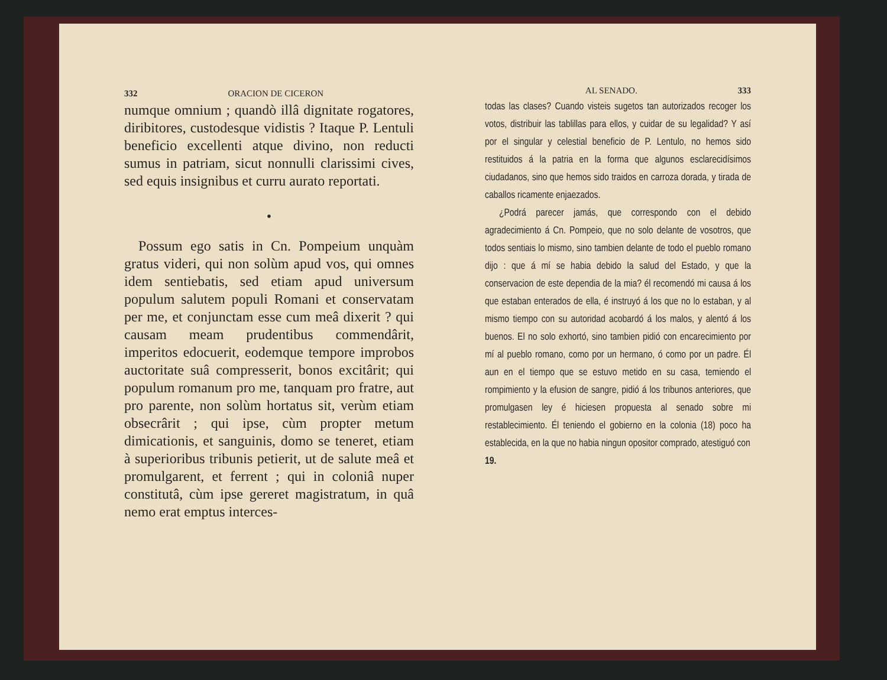332 ORACION DE CICERON
numque omnium ; quandò illâ dignitate rogatores, diribitores, custodesque vidistis ? Itaque P. Lentuli beneficio excellenti atque divino, non reducti sumus in patriam, sicut nonnulli clarissimi cives, sed equis insignibus et curru aurato reportati.
•
Possum ego satis in Cn. Pompeium unquàm gratus videri, qui non solùm apud vos, qui omnes idem sentiebatis, sed etiam apud universum populum salutem populi Romani et conservatam per me, et conjunctam esse cum meâ dixerit ? qui causam meam prudentibus commendârit, imperitos edocuerit, eodemque tempore improbos auctoritate suâ compresserit, bonos excitârit; qui populum romanum pro me, tanquam pro fratre, aut pro parente, non solùm hortatus sit, verùm etiam obsecrârit ; qui ipse, cùm propter metum dimicationis, et sanguinis, domo se teneret, etiam à superioribus tribunis petierit, ut de salute meâ et promulgarent, et ferrent ; qui in coloniâ nuper constitutâ, cùm ipse gereret magistratum, in quâ nemo erat emptus interces-
AL SENADO. 333
todas las clases? Cuando visteis sugetos tan autorizados recoger los votos, distribuir las tablillas para ellos, y cuidar de su legalidad? Y así por el singular y celestial beneficio de P. Lentulo, no hemos sido restituidos á la patria en la forma que algunos esclarecidísimos ciudadanos, sino que hemos sido traidos en carroza dorada, y tirada de caballos ricamente enjaezados.
¿Podrá parecer jamás, que correspondo con el debido agradecimiento á Cn. Pompeio, que no solo delante de vosotros, que todos sentiais lo mismo, sino tambien delante de todo el pueblo romano dijo : que á mí se habia debido la salud del Estado, y que la conservacion de este dependia de la mia? él recomendó mi causa á los que estaban enterados de ella, é instruyó á los que no lo estaban, y al mismo tiempo con su autoridad acobardó á los malos, y alentó á los buenos. El no solo exhortó, sino tambien pidió con encarecimiento por mí al pueblo romano, como por un hermano, ó como por un padre. Él aun en el tiempo que se estuvo metido en su casa, temiendo el rompimiento y la efusion de sangre, pidió á los tribunos anteriores, que promulgasen ley é hiciesen propuesta al senado sobre mi restablecimiento. Él teniendo el gobierno en la colonia (18) poco ha establecida, en la que no habia ningun opositor comprado, atestiguó con
19.